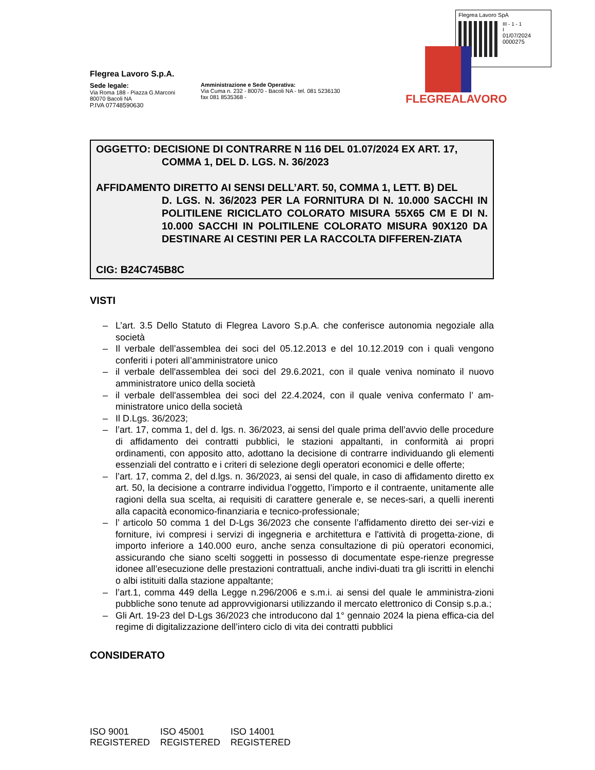Flegrea Lavoro SpA
III - 1 - 1
I
01/07/2024
0000275
FLEGREALAVORO
Flegrea Lavoro S.p.A.
Sede legale:
Via Roma 188 - Piazza G.Marconi
80070 Bacoli NA
P.IVA 07748590630
Amministrazione e Sede Operativa:
Via Cuma n. 232 - 80070 - Bacoli NA - tel. 081 5236130
fax 081 8535368 -
OGGETTO: DECISIONE DI CONTRARRE N 116 DEL 01.07/2024 EX ART. 17,
COMMA 1, DEL D. LGS. N. 36/2023
AFFIDAMENTO DIRETTO AI SENSI DELL’ART. 50, COMMA 1, LETT. B) DEL
D. LGS. N. 36/2023 PER LA FORNITURA DI N. 10.000 SACCHI IN POLITILENE RICICLATO COLORATO MISURA 55X65 CM E DI N. 10.000 SACCHI IN POLITILENE COLORATO MISURA 90X120 DA DESTINARE AI CESTINI PER LA RACCOLTA DIFFEREN-ZIATA
CIG: B24C745B8C
VISTI
– L’art. 3.5 Dello Statuto di Flegrea Lavoro S.p.A. che conferisce autonomia negoziale alla società
– Il verbale dell’assemblea dei soci del 05.12.2013 e del 10.12.2019 con i quali vengono conferiti i poteri all’amministratore unico
– il verbale dell'assemblea dei soci del 29.6.2021, con il quale veniva nominato il nuovo amministratore unico della società
– il verbale dell'assemblea dei soci del 22.4.2024, con il quale veniva confermato l’ am-ministratore unico della società
– Il D.Lgs. 36/2023;
– l’art. 17, comma 1, del d. lgs. n. 36/2023, ai sensi del quale prima dell’avvio delle procedure di affidamento dei contratti pubblici, le stazioni appaltanti, in conformità ai propri ordinamenti, con apposito atto, adottano la decisione di contrarre individuando gli elementi essenziali del contratto e i criteri di selezione degli operatori economici e delle offerte;
– l’art. 17, comma 2, del d.lgs. n. 36/2023, ai sensi del quale, in caso di affidamento diretto ex art. 50, la decisione a contrarre individua l’oggetto, l’importo e il contraente, unitamente alle ragioni della sua scelta, ai requisiti di carattere generale e, se neces-sari, a quelli inerenti alla capacità economico-finanziaria e tecnico-professionale;
– l’ articolo 50 comma 1 del D-Lgs 36/2023 che consente l’affidamento diretto dei ser-vizi e forniture, ivi compresi i servizi di ingegneria e architettura e l'attività di progetta-zione, di importo inferiore a 140.000 euro, anche senza consultazione di più operatori economici, assicurando che siano scelti soggetti in possesso di documentate espe-rienze pregresse idonee all’esecuzione delle prestazioni contrattuali, anche indivi-duati tra gli iscritti in elenchi o albi istituiti dalla stazione appaltante;
– l’art.1, comma 449 della Legge n.296/2006 e s.m.i. ai sensi del quale le amministra-zioni pubbliche sono tenute ad approvvigionarsi utilizzando il mercato elettronico di Consip s.p.a.;
– Gli Art. 19-23 del D-Lgs 36/2023 che introducono dal 1° gennaio 2024 la piena effica-cia del regime di digitalizzazione dell’intero ciclo di vita dei contratti pubblici
CONSIDERATO
ISO 9001
REGISTERED
ISO 45001
REGISTERED
ISO 14001
REGISTERED